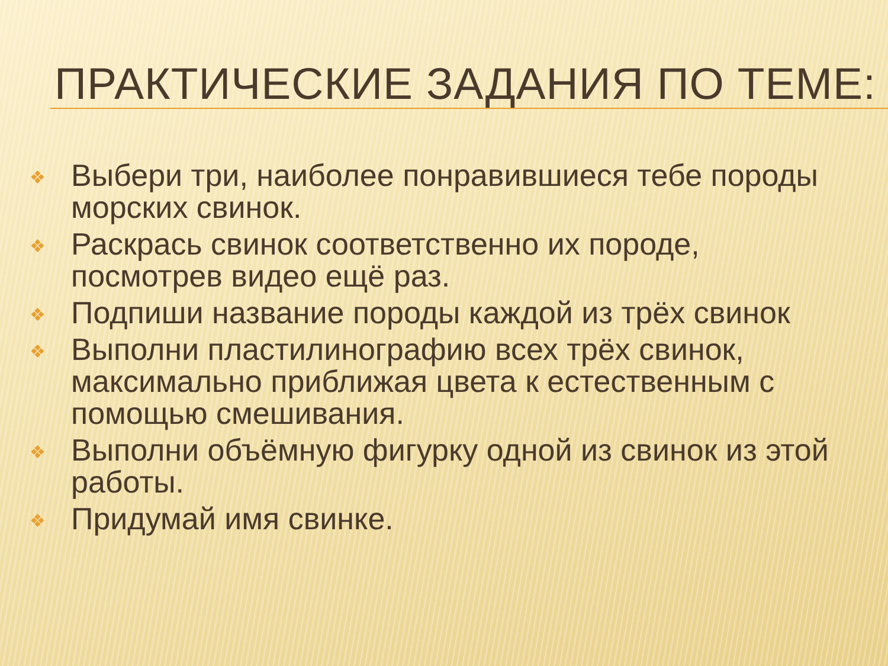ПРАКТИЧЕСКИЕ ЗАДАНИЯ ПО ТЕМЕ:
❖ Выбери три, наиболее понравившиеся тебе породы морских свинок.
❖ Раскрась свинок соответственно их породе, посмотрев видео ещё раз.
❖ Подпиши название породы каждой из трёх свинок
❖ Выполни пластилинографию всех трёх свинок, максимально приближая цвета к естественным с помощью смешивания.
❖ Выполни объёмную фигурку одной из свинок из этой работы.
❖ Придумай имя свинке.